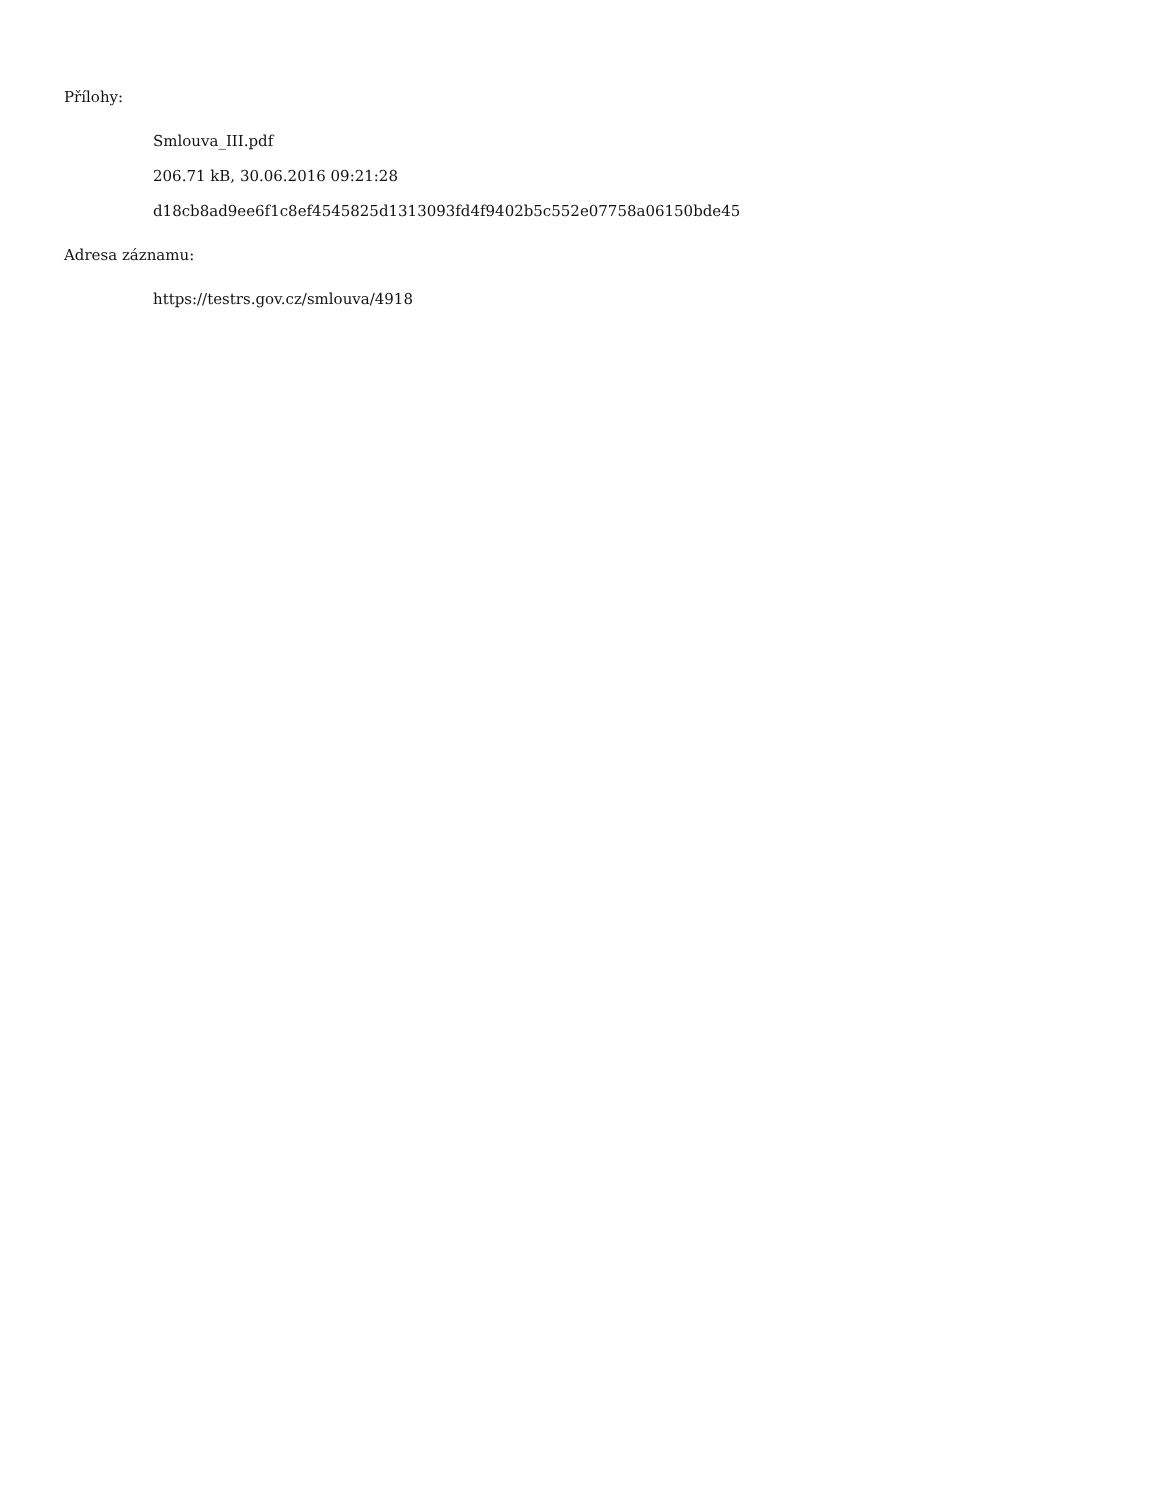Přílohy:
Smlouva_III.pdf
206.71 kB, 30.06.2016 09:21:28
d18cb8ad9ee6f1c8ef4545825d1313093fd4f9402b5c552e07758a06150bde45
Adresa záznamu:
https://testrs.gov.cz/smlouva/4918